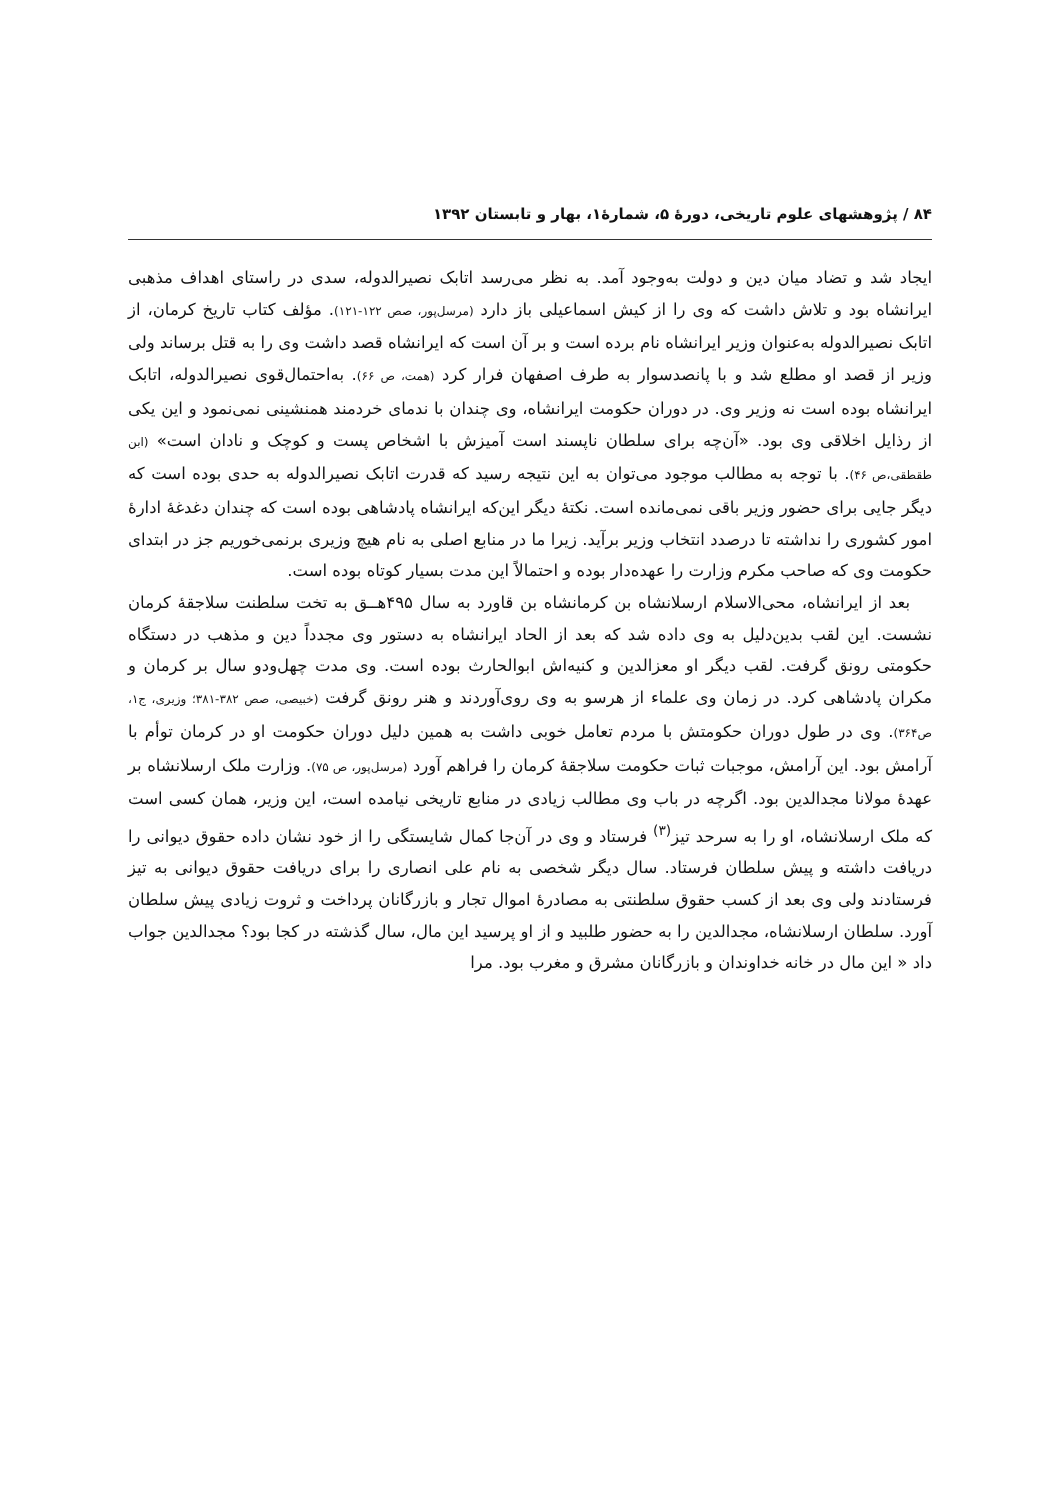۸۴ / پژوهشهای علوم تاریخی، دورهٔ ۵، شمارهٔ۱، بهار و تابستان ۱۳۹۲
ایجاد شد و تضاد میان دین و دولت به‌وجود آمد. به نظر می‌رسد اتابک نصیرالدوله، سدی در راستای اهداف مذهبی ایرانشاه بود و تلاش داشت که وی را از کیش اسماعیلی باز دارد (مرسل‌پور، صص ۱۲۲-۱۲۱). مؤلف کتاب تاریخ کرمان، از اتابک نصیرالدوله به‌عنوان وزیر ایرانشاه نام برده است و بر آن است که ایرانشاه قصد داشت وی را به قتل برساند ولی وزیر از قصد او مطلع شد و با پانصدسوار به طرف اصفهان فرار کرد (همت، ص ۶۶). به‌احتمال‌قوی نصیرالدوله، اتابک ایرانشاه بوده است نه وزیر وی. در دوران حکومت ایرانشاه، وی چندان با ندمای خردمند همنشینی نمی‌نمود و این یکی از رذایل اخلاقی وی بود. «آن‌چه برای سلطان ناپسند است آمیزش با اشخاص پست و کوچک و نادان است» (ابن طقطقی،ص ۴۶). با توجه به مطالب موجود می‌توان به این نتیجه رسید که قدرت اتابک نصیرالدوله به حدی بوده است که دیگر جایی برای حضور وزیر باقی نمی‌مانده است. نکتهٔ دیگر این‌که ایرانشاه پادشاهی بوده است که چندان دغدغهٔ ادارهٔ امور کشوری را نداشته تا درصدد انتخاب وزیر برآید. زیرا ما در منابع اصلی به نام هیچ وزیری برنمی‌خوریم جز در ابتدای حکومت وی که صاحب مکرم وزارت را عهده‌دار بوده و احتمالاً این مدت بسیار کوتاه بوده است.
بعد از ایرانشاه، محی‌الاسلام ارسلانشاه بن کرمانشاه بن قاورد به سال ۴۹۵هــق به تخت سلطنت سلاجقهٔ کرمان نشست. این لقب بدین‌دلیل به وی داده شد که بعد از الحاد ایرانشاه به دستور وی مجدداً دین و مذهب در دستگاه حکومتی رونق گرفت. لقب دیگر او معزالدین و کنیه‌اش ابوالحارث بوده است. وی مدت چهل‌ودو سال بر کرمان و مکران پادشاهی کرد. در زمان وی علماء از هرسو به وی روی‌آوردند و هنر رونق گرفت (خبیصی، صص ۳۸۲-۳۸۱؛ وزیری، ج۱، ص۳۶۴). وی در طول دوران حکومتش با مردم تعامل خوبی داشت به همین دلیل دوران حکومت او در کرمان توأم با آرامش بود. این آرامش، موجبات ثبات حکومت سلاجقهٔ کرمان را فراهم آورد (مرسل‌پور، ص ۷۵). وزارت ملک ارسلانشاه بر عهدهٔ مولانا مجدالدین بود. اگرچه در باب وی مطالب زیادی در منابع تاریخی نیامده است، این وزیر، همان کسی است که ملک ارسلانشاه، او را به سرحد تیز<sup>(۳)</sup> فرستاد و وی در آن‌جا کمال شایستگی را از خود نشان داده حقوق دیوانی را دریافت داشته و پیش سلطان فرستاد. سال دیگر شخصی به نام علی انصاری را برای دریافت حقوق دیوانی به تیز فرستادند ولی وی بعد از کسب حقوق سلطنتی به مصادرهٔ اموال تجار و بازرگانان پرداخت و ثروت زیادی پیش سلطان آورد. سلطان ارسلانشاه، مجدالدین را به حضور طلبید و از او پرسید این مال، سال گذشته در کجا بود؟ مجدالدین جواب داد « این مال در خانه خداوندان و بازرگانان مشرق و مغرب بود. مرا